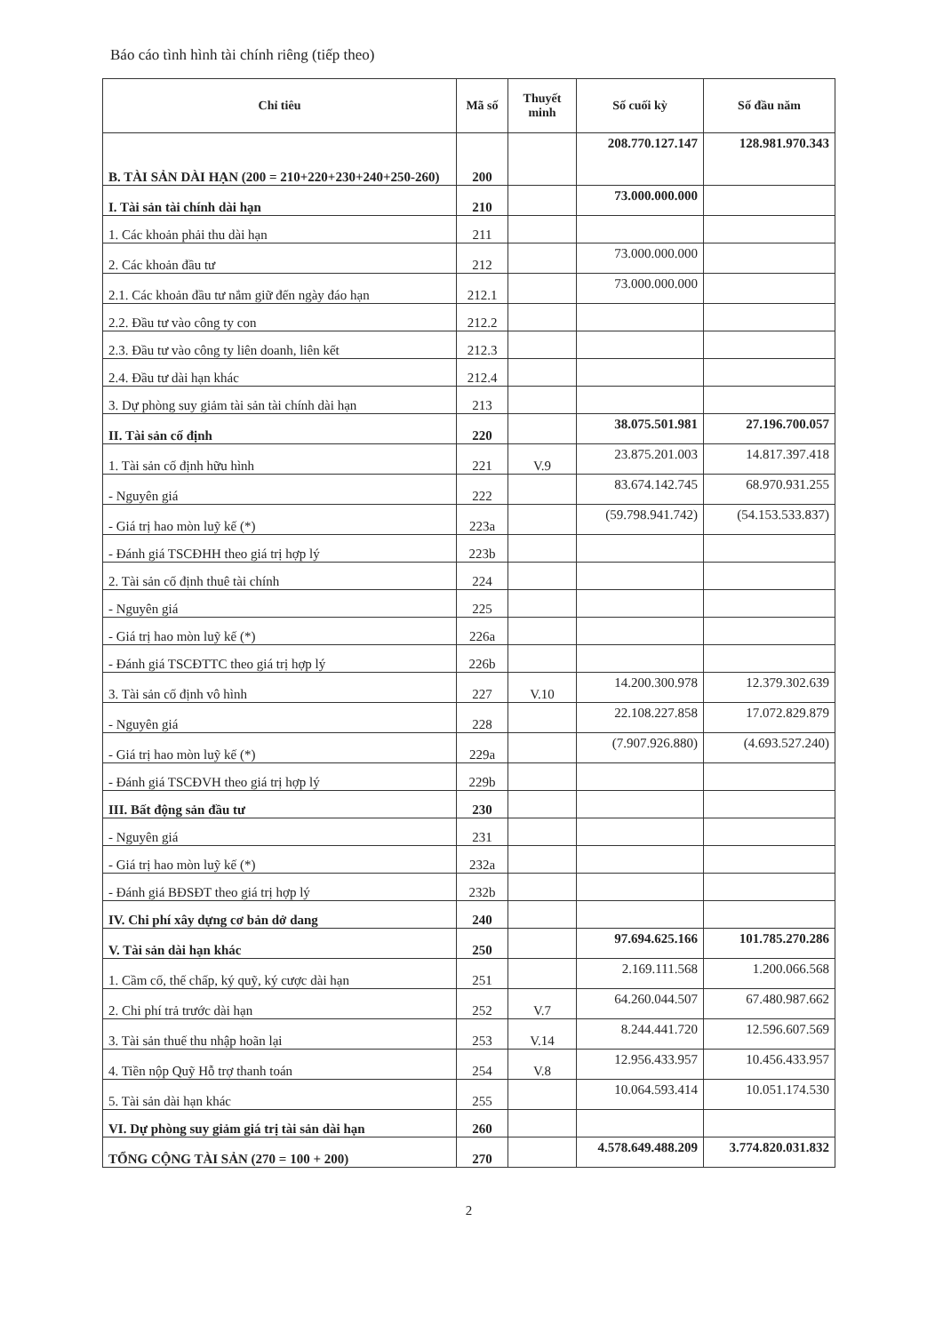Báo cáo tình hình tài chính riêng (tiếp theo)
| Chỉ tiêu | Mã số | Thuyết minh | Số cuối kỳ | Số đầu năm |
| --- | --- | --- | --- | --- |
| B. TÀI SẢN DÀI HẠN (200 = 210+220+230+240+250-260) | 200 | | 208.770.127.147 | 128.981.970.343 |
| I. Tài sản tài chính dài hạn | 210 | | 73.000.000.000 | |
| 1. Các khoản phải thu dài hạn | 211 | | | |
| 2. Các khoản đầu tư | 212 | | 73.000.000.000 | |
| 2.1. Các khoản đầu tư nắm giữ đến ngày đáo hạn | 212.1 | | 73.000.000.000 | |
| 2.2. Đầu tư vào công ty con | 212.2 | | | |
| 2.3. Đầu tư vào công ty liên doanh, liên kết | 212.3 | | | |
| 2.4. Đầu tư dài hạn khác | 212.4 | | | |
| 3. Dự phòng suy giảm tài sản tài chính dài hạn | 213 | | | |
| II. Tài sản cố định | 220 | | 38.075.501.981 | 27.196.700.057 |
| 1. Tài sản cố định hữu hình | 221 | V.9 | 23.875.201.003 | 14.817.397.418 |
| - Nguyên giá | 222 | | 83.674.142.745 | 68.970.931.255 |
| - Giá trị hao mòn luỹ kế (*) | 223a | | (59.798.941.742) | (54.153.533.837) |
| - Đánh giá TSCĐHH theo giá trị hợp lý | 223b | | | |
| 2. Tài sản cố định thuê tài chính | 224 | | | |
| - Nguyên giá | 225 | | | |
| - Giá trị hao mòn luỹ kế (*) | 226a | | | |
| - Đánh giá TSCĐTTC theo giá trị hợp lý | 226b | | | |
| 3. Tài sản cố định vô hình | 227 | V.10 | 14.200.300.978 | 12.379.302.639 |
| - Nguyên giá | 228 | | 22.108.227.858 | 17.072.829.879 |
| - Giá trị hao mòn luỹ kế (*) | 229a | | (7.907.926.880) | (4.693.527.240) |
| - Đánh giá TSCĐVH theo giá trị hợp lý | 229b | | | |
| III. Bất động sản đầu tư | 230 | | | |
| - Nguyên giá | 231 | | | |
| - Giá trị hao mòn luỹ kế (*) | 232a | | | |
| - Đánh giá BĐSĐT theo giá trị hợp lý | 232b | | | |
| IV. Chi phí xây dựng cơ bản dở dang | 240 | | | |
| V. Tài sản dài hạn khác | 250 | | 97.694.625.166 | 101.785.270.286 |
| 1. Cầm cố, thế chấp, ký quỹ, ký cược dài hạn | 251 | | 2.169.111.568 | 1.200.066.568 |
| 2. Chi phí trả trước dài hạn | 252 | V.7 | 64.260.044.507 | 67.480.987.662 |
| 3. Tài sản thuế thu nhập hoãn lại | 253 | V.14 | 8.244.441.720 | 12.596.607.569 |
| 4. Tiền nộp Quỹ Hỗ trợ thanh toán | 254 | V.8 | 12.956.433.957 | 10.456.433.957 |
| 5. Tài sản dài hạn khác | 255 | | 10.064.593.414 | 10.051.174.530 |
| VI. Dự phòng suy giảm giá trị tài sản dài hạn | 260 | | | |
| TỔNG CỘNG TÀI SẢN (270 = 100 + 200) | 270 | | 4.578.649.488.209 | 3.774.820.031.832 |
2